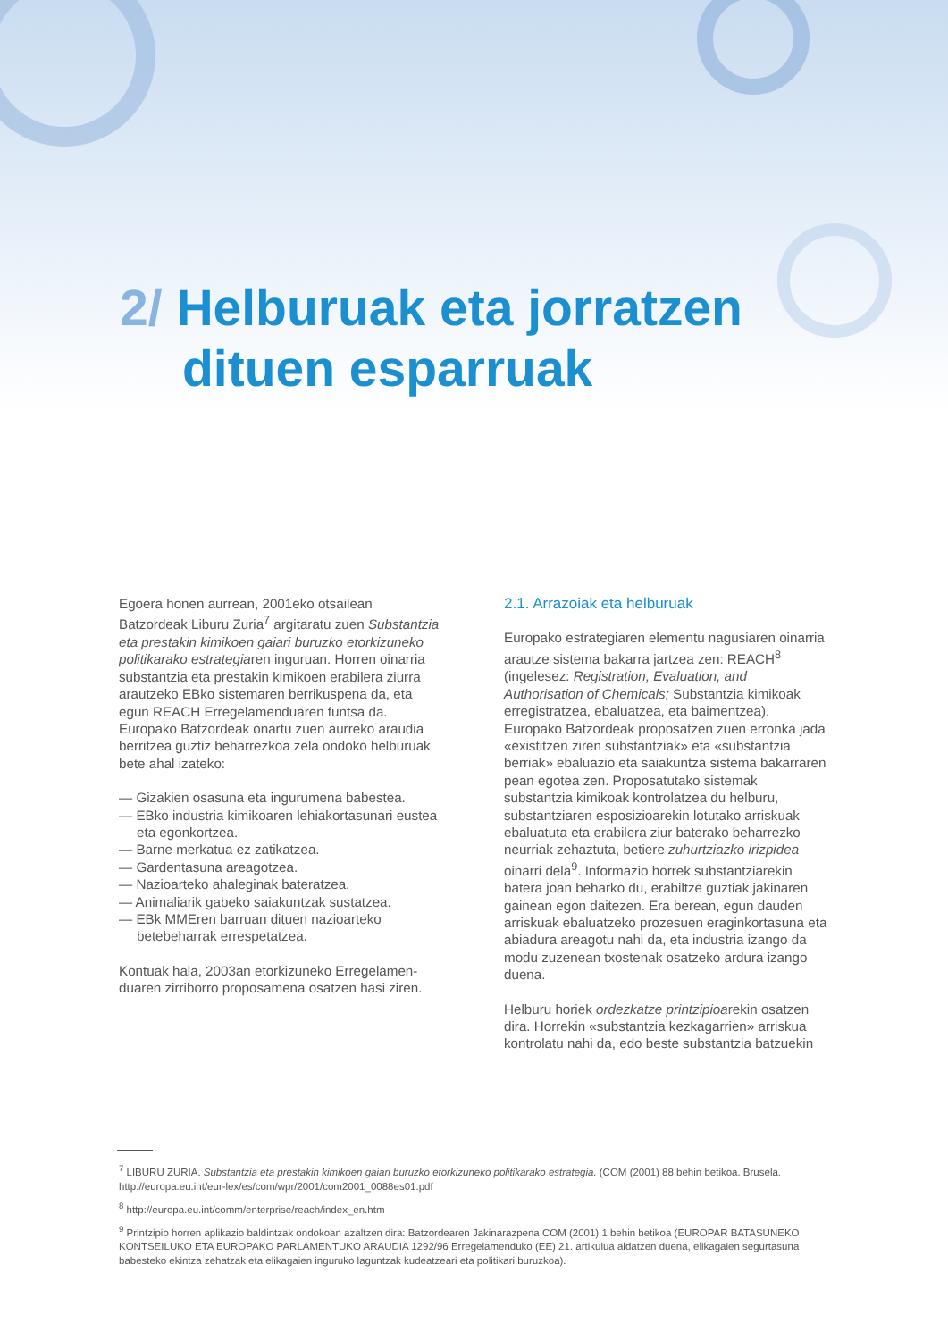2/ Helburuak eta jorratzen
dituen esparruak
Egoera honen aurrean, 2001eko otsailean Batzordeak Liburu Zuria<sup>7</sup> argitaratu zuen Substantzia eta prestakin kimikoen gaiari buruzko etorkizuneko politikarako estrategiaren inguruan. Horren oinarria substantzia eta prestakin kimikoen erabilera ziurra arautzeko EBko sistemaren berrikuspena da, eta egun REACH Erregelamenduaren funtsa da. Europako Batzordeak onartu zuen aurreko araudia berritzea guztiz beharrezkoa zela ondoko helburuak bete ahal izateko:
— Gizakien osasuna eta ingurumena babestea.
— EBko industria kimikoaren lehiakortasunari eustea eta egonkortzea.
— Barne merkatua ez zatikatzea.
— Gardentasuna areagotzea.
— Nazioarteko ahaleginak bateratzea.
— Animaliarik gabeko saiakuntzak sustatzea.
— EBk MMEren barruan dituen nazioarteko betebeharrak errespetatzea.
Kontuak hala, 2003an etorkizuneko Erregelamen-duaren zirriborro proposamena osatzen hasi ziren.
2.1. Arrazoiak eta helburuak
Europako estrategiaren elementu nagusiaren oinarria arautze sistema bakarra jartzea zen: REACH<sup>8</sup> (ingelesez: Registration, Evaluation, and Authorisation of Chemicals; Substantzia kimikoak erregistratzea, ebaluatzea, eta baimentzea). Europako Batzordeak proposatzen zuen erronka jada «existitzen ziren substantziak» eta «substantzia berriak» ebaluazio eta saiakuntza sistema bakarraren pean egotea zen. Proposatutako sistemak substantzia kimikoak kontrolatzea du helburu, substantziaren esposizioarekin lotutako arriskuak ebaluatuta eta erabilera ziur baterako beharrezko neurriak zehaztuta, betiere zuhurtziazko irizpidea oinarri dela<sup>9</sup>. Informazio horrek substantziarekin batera joan beharko du, erabiltze guztiak jakinaren gainean egon daitezen. Era berean, egun dauden arriskuak ebaluatzeko prozesuen eraginkortasuna eta abiadura areagotu nahi da, eta industria izango da modu zuzenean txostenak osatzeko ardura izango duena.
Helburu horiek ordezkatze printzipioarekin osatzen dira. Horrekin «substantzia kezkagarrien» arriskua kontrolatu nahi da, edo beste substantzia batzuekin
<sup>7</sup> LIBURU ZURIA. Substantzia eta prestakin kimikoen gaiari buruzko etorkizuneko politikarako estrategia. (COM (2001) 88 behin betikoa. Brusela. http://europa.eu.int/eur-lex/es/com/wpr/2001/com2001_0088es01.pdf
<sup>8</sup> http://europa.eu.int/comm/enterprise/reach/index_en.htm
<sup>9</sup> Printzipio horren aplikazio baldintzak ondokoan azaltzen dira: Batzordearen Jakinarazpena COM (2001) 1 behin betikoa (EUROPAR BATASUNEKO KONTSEILUKO ETA EUROPAKO PARLAMENTUKO ARAUDIA 1292/96 Erregelamenduko (EE) 21. artikulua aldatzen duena, elikagaien segurtasuna babesteko ekintza zehatzak eta elikagaien inguruko laguntzak kudeatzeari eta politikari buruzkoa).